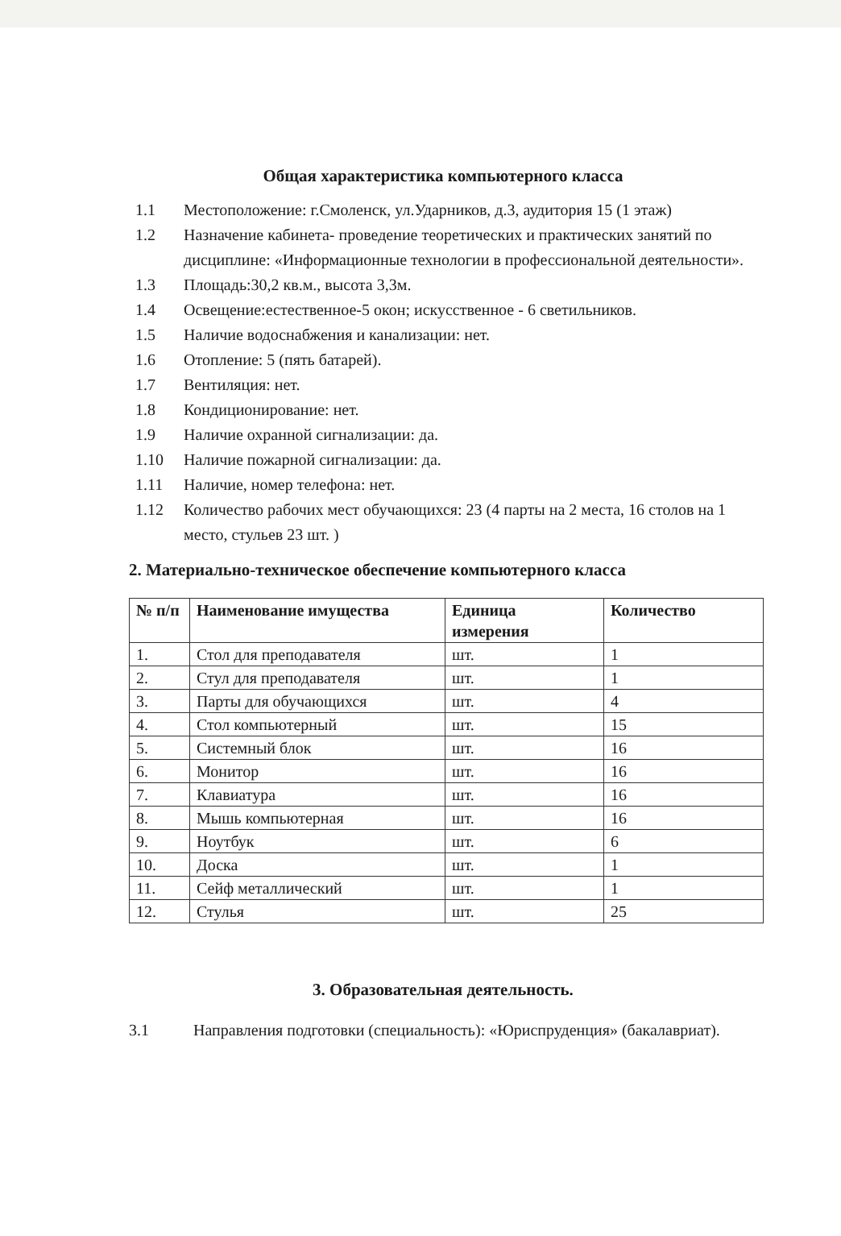Общая характеристика компьютерного класса
1.1 Местоположение: г.Смоленск, ул.Ударников, д.3, аудитория 15 (1 этаж)
1.2 Назначение кабинета- проведение теоретических и практических занятий по дисциплине: «Информационные технологии в профессиональной деятельности».
1.3 Площадь:30,2 кв.м., высота 3,3м.
1.4 Освещение:естественное-5 окон; искусственное - 6 светильников.
1.5 Наличие водоснабжения и канализации: нет.
1.6 Отопление: 5 (пять батарей).
1.7 Вентиляция: нет.
1.8 Кондиционирование: нет.
1.9 Наличие охранной сигнализации: да.
1.10 Наличие пожарной сигнализации: да.
1.11 Наличие, номер телефона: нет.
1.12 Количество рабочих мест обучающихся: 23 (4 парты на 2 места, 16 столов на 1 место, стульев 23 шт. )
2. Материально-техническое обеспечение компьютерного класса
| № п/п | Наименование имущества | Единица измерения | Количество |
| --- | --- | --- | --- |
| 1. | Стол для преподавателя | шт. | 1 |
| 2. | Стул для преподавателя | шт. | 1 |
| 3. | Парты для обучающихся | шт. | 4 |
| 4. | Стол компьютерный | шт. | 15 |
| 5. | Системный блок | шт. | 16 |
| 6. | Монитор | шт. | 16 |
| 7. | Клавиатура | шт. | 16 |
| 8. | Мышь компьютерная | шт. | 16 |
| 9. | Ноутбук | шт. | 6 |
| 10. | Доска | шт. | 1 |
| 11. | Сейф металлический | шт. | 1 |
| 12. | Стулья | шт. | 25 |
3. Образовательная деятельность.
3.1 Направления подготовки (специальность): «Юриспруденция» (бакалавриат).